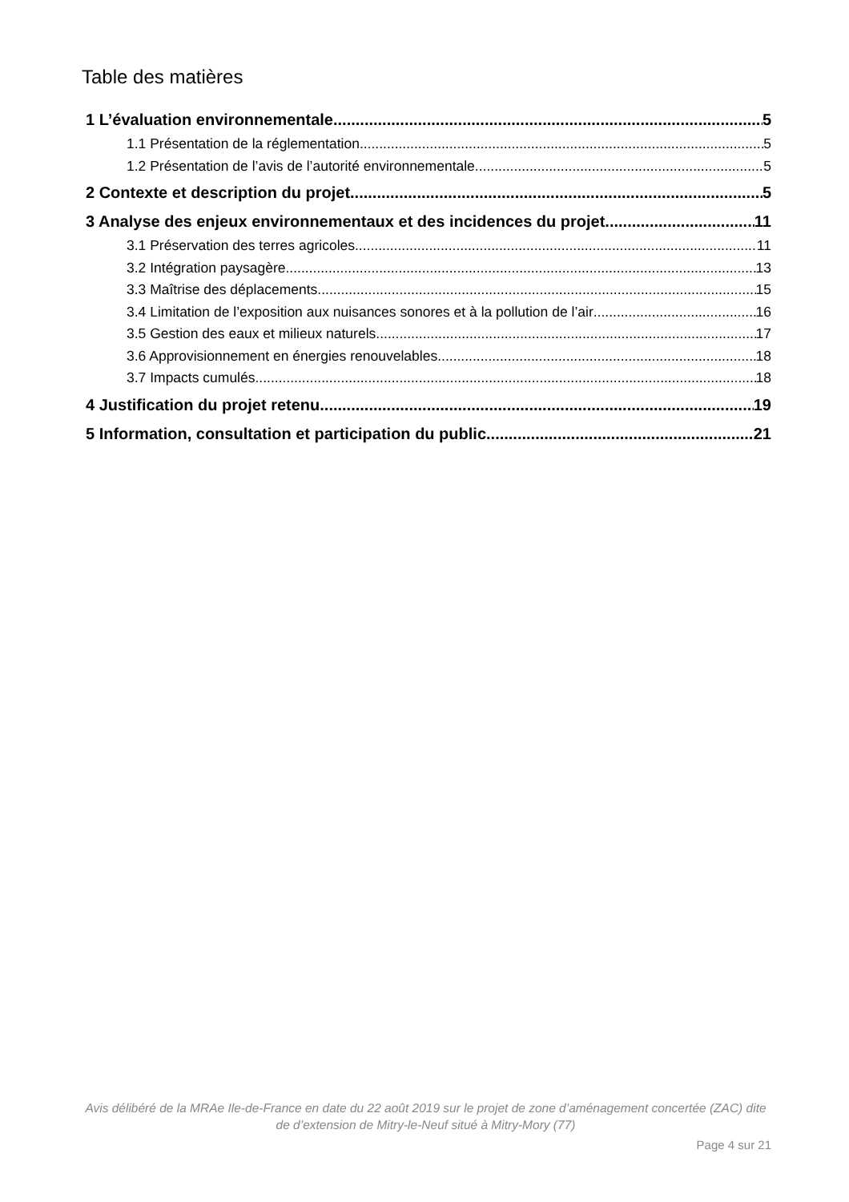Table des matières
1 L’évaluation environnementale 5
1.1 Présentation de la réglementation 5
1.2 Présentation de l’avis de l’autorité environnementale 5
2 Contexte et description du projet 5
3 Analyse des enjeux environnementaux et des incidences du projet 11
3.1 Préservation des terres agricoles 11
3.2 Intégration paysagère 13
3.3 Maîtrise des déplacements 15
3.4 Limitation de l’exposition aux nuisances sonores et à la pollution de l’air 16
3.5 Gestion des eaux et milieux naturels 17
3.6 Approvisionnement en énergies renouvelables 18
3.7 Impacts cumulés 18
4 Justification du projet retenu 19
5 Information, consultation et participation du public 21
Avis délibéré de la MRAe Ile-de-France en date du 22 août 2019 sur le projet de zone d’aménagement concertée (ZAC) dite de d’extension de Mitry-le-Neuf situé à Mitry-Mory (77)
Page 4 sur 21